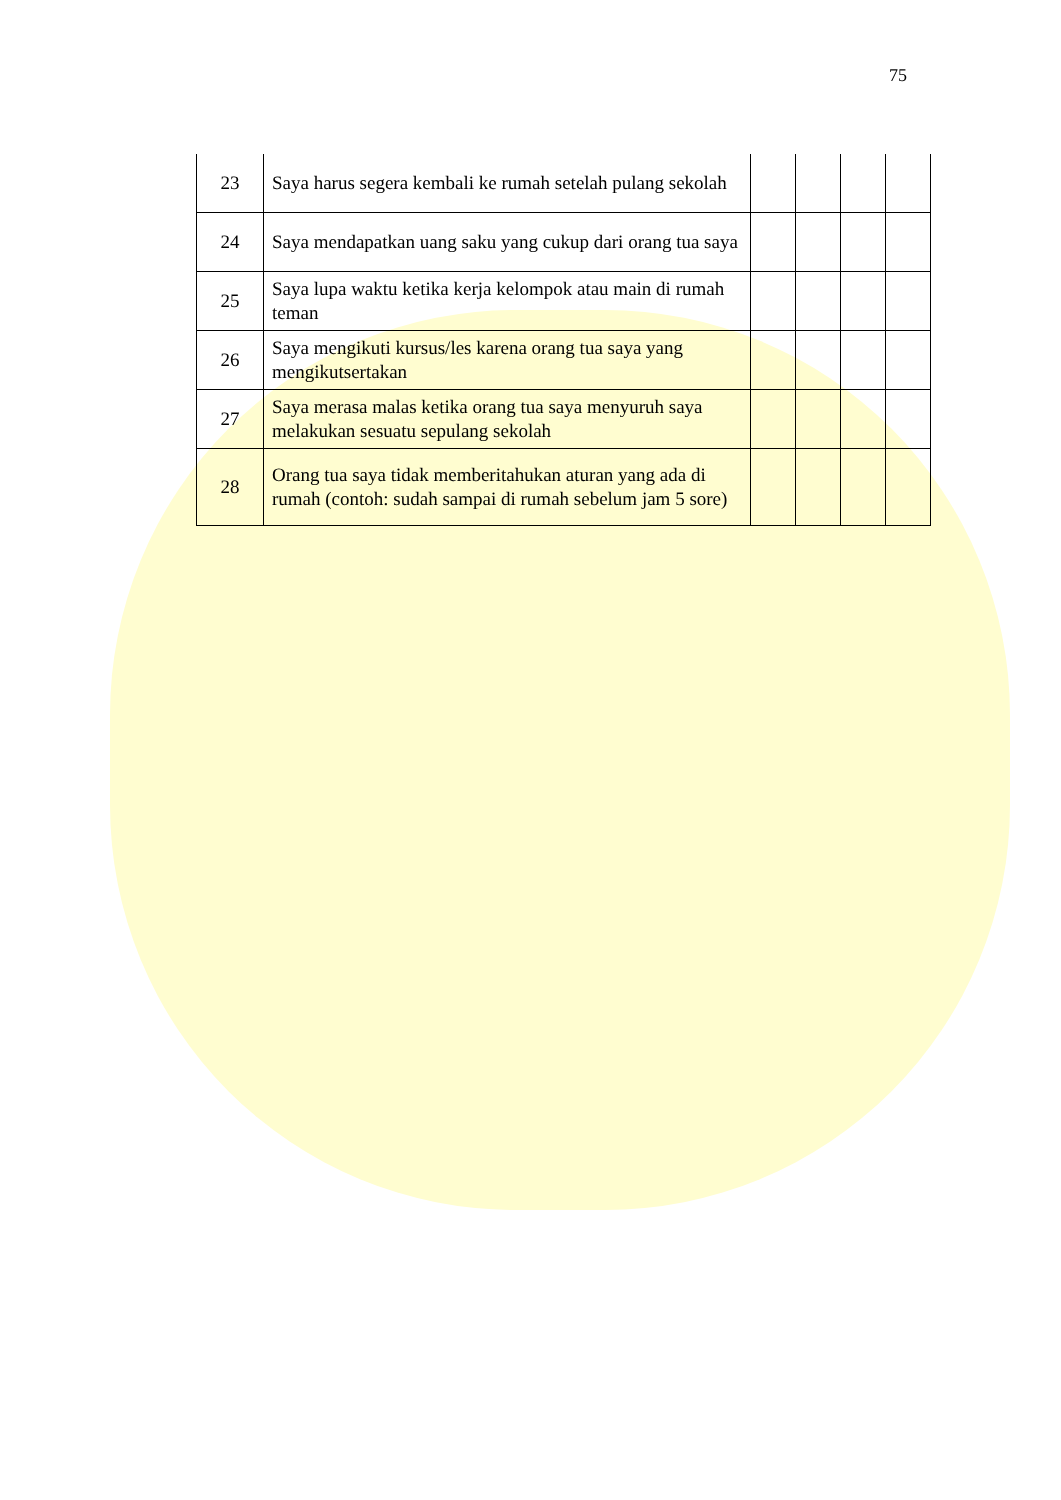75
| 23 | Saya harus segera kembali ke rumah setelah pulang sekolah | | | | |
| 24 | Saya mendapatkan uang saku yang cukup dari orang tua saya | | | | |
| 25 | Saya lupa waktu ketika kerja kelompok atau main di rumah teman | | | | |
| 26 | Saya mengikuti kursus/les karena orang tua saya yang mengikutsertakan | | | | |
| 27 | Saya merasa malas ketika orang tua saya menyuruh saya melakukan sesuatu sepulang sekolah | | | | |
| 28 | Orang tua saya tidak memberitahukan aturan yang ada di rumah (contoh: sudah sampai di rumah sebelum jam 5 sore) | | | | |